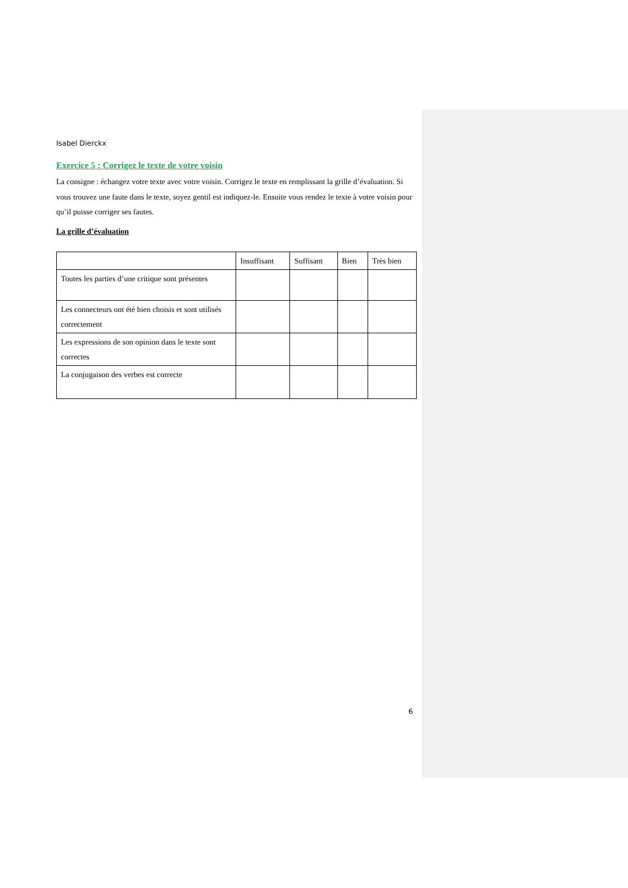Isabel Dierckx
Exercice 5 : Corrigez le texte de votre voisin
La consigne : échangez votre texte avec votre voisin. Corrigez le texte en remplissant la grille d’évaluation. Si vous trouvez une faute dans le texte, soyez gentil est indiquez-le. Ensuite vous rendez le texte à votre voisin pour qu’il puisse corriger ses fautes.
La grille d’évaluation
| | Insuffisant | Suffisant | Bien | Très bien |
| --- | --- | --- | --- | --- |
| Toutes les parties d’une critique sont présentes | | | | |
| Les connecteurs ont été bien choisis et sont utilisés correctement | | | | |
| Les expressions de son opinion dans le texte sont correctes | | | | |
| La conjugaison des verbes est correcte | | | | |
6